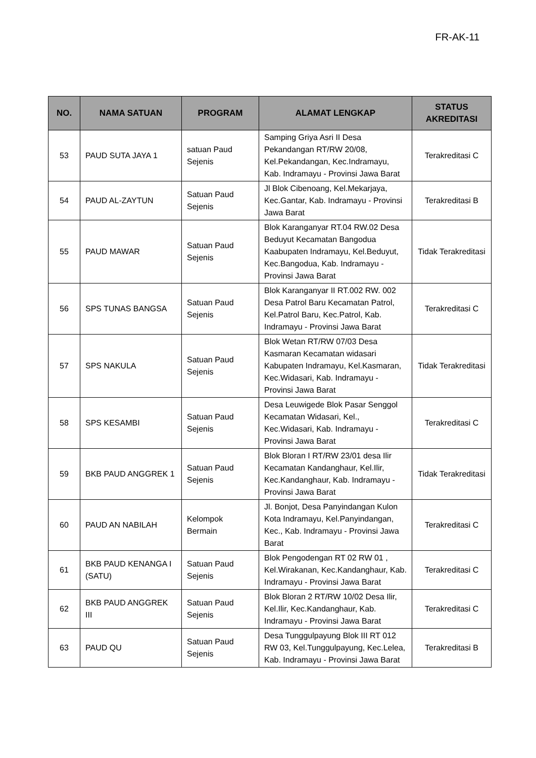FR-AK-11
| NO. | NAMA SATUAN | PROGRAM | ALAMAT LENGKAP | STATUS AKREDITASI |
| --- | --- | --- | --- | --- |
| 53 | PAUD SUTA JAYA 1 | satuan Paud Sejenis | Samping Griya Asri II Desa Pekandangan RT/RW 20/08, Kel.Pekandangan, Kec.Indramayu, Kab. Indramayu - Provinsi Jawa Barat | Terakreditasi C |
| 54 | PAUD AL-ZAYTUN | Satuan Paud Sejenis | Jl Blok Cibenoang, Kel.Mekarjaya, Kec.Gantar, Kab. Indramayu - Provinsi Jawa Barat | Terakreditasi B |
| 55 | PAUD MAWAR | Satuan Paud Sejenis | Blok Karanganyar RT.04 RW.02 Desa Beduyut Kecamatan Bangodua Kaabupaten Indramayu, Kel.Beduyut, Kec.Bangodua, Kab. Indramayu - Provinsi Jawa Barat | Tidak Terakreditasi |
| 56 | SPS TUNAS BANGSA | Satuan Paud Sejenis | Blok Karanganyar II RT.002 RW. 002 Desa Patrol Baru Kecamatan Patrol, Kel.Patrol Baru, Kec.Patrol, Kab. Indramayu - Provinsi Jawa Barat | Terakreditasi C |
| 57 | SPS NAKULA | Satuan Paud Sejenis | Blok Wetan RT/RW 07/03 Desa Kasmaran Kecamatan widasari Kabupaten Indramayu, Kel.Kasmaran, Kec.Widasari, Kab. Indramayu - Provinsi Jawa Barat | Tidak Terakreditasi |
| 58 | SPS KESAMBI | Satuan Paud Sejenis | Desa Leuwigede Blok Pasar Senggol Kecamatan Widasari, Kel., Kec.Widasari, Kab. Indramayu - Provinsi Jawa Barat | Terakreditasi C |
| 59 | BKB PAUD ANGGREK 1 | Satuan Paud Sejenis | Blok Bloran I RT/RW 23/01 desa Ilir Kecamatan Kandanghaur, Kel.Ilir, Kec.Kandanghaur, Kab. Indramayu - Provinsi Jawa Barat | Tidak Terakreditasi |
| 60 | PAUD AN NABILAH | Kelompok Bermain | Jl. Bonjot, Desa Panyindangan Kulon Kota Indramayu, Kel.Panyindangan, Kec., Kab. Indramayu - Provinsi Jawa Barat | Terakreditasi C |
| 61 | BKB PAUD KENANGA I (SATU) | Satuan Paud Sejenis | Blok Pengodengan RT 02 RW 01 , Kel.Wirakanan, Kec.Kandanghaur, Kab. Indramayu - Provinsi Jawa Barat | Terakreditasi C |
| 62 | BKB PAUD ANGGREK III | Satuan Paud Sejenis | Blok Bloran 2 RT/RW 10/02 Desa Ilir, Kel.Ilir, Kec.Kandanghaur, Kab. Indramayu - Provinsi Jawa Barat | Terakreditasi C |
| 63 | PAUD QU | Satuan Paud Sejenis | Desa Tunggulpayung Blok III RT 012 RW 03, Kel.Tunggulpayung, Kec.Lelea, Kab. Indramayu - Provinsi Jawa Barat | Terakreditasi B |